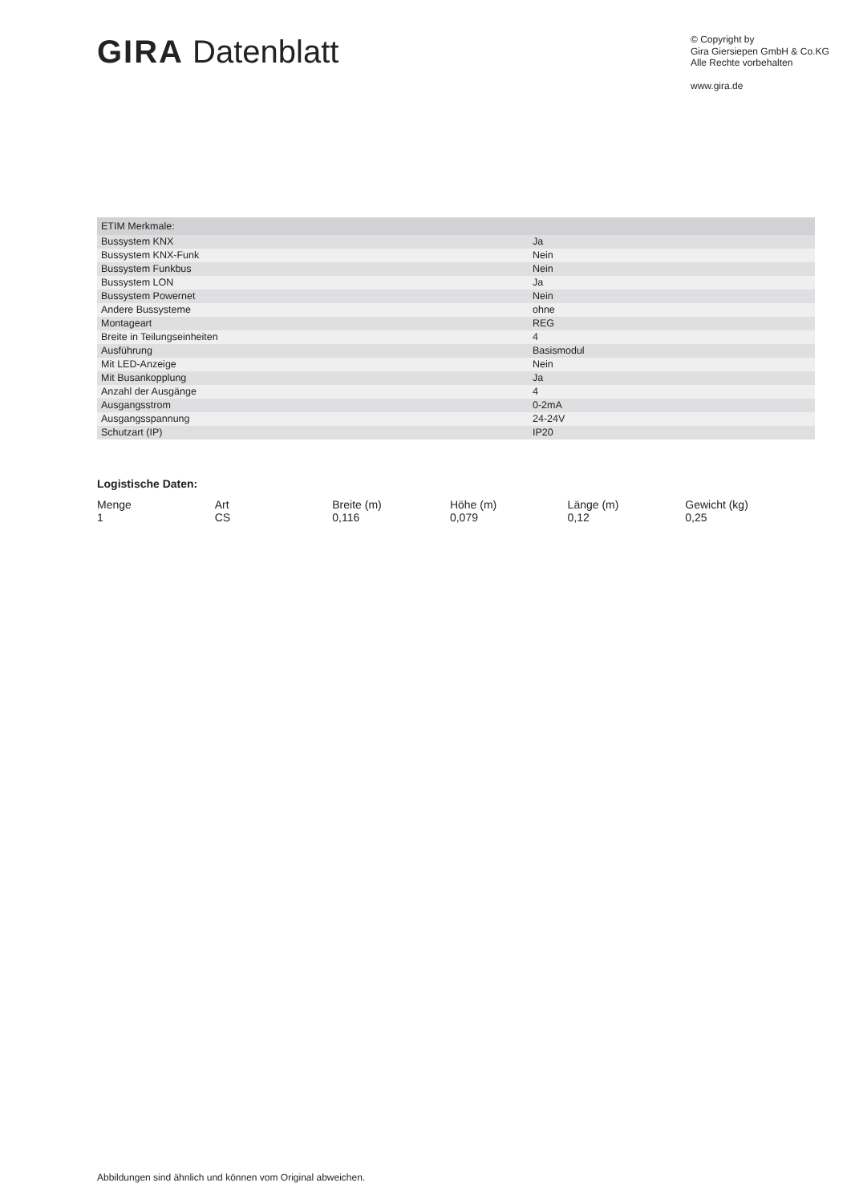GIRA Datenblatt
© Copyright by
Gira Giersiepen GmbH & Co.KG
Alle Rechte vorbehalten
www.gira.de
| ETIM Merkmale: | |
| --- | --- |
| Bussystem KNX | Ja |
| Bussystem KNX-Funk | Nein |
| Bussystem Funkbus | Nein |
| Bussystem LON | Ja |
| Bussystem Powernet | Nein |
| Andere Bussysteme | ohne |
| Montageart | REG |
| Breite in Teilungseinheiten | 4 |
| Ausführung | Basismodul |
| Mit LED-Anzeige | Nein |
| Mit Busankopplung | Ja |
| Anzahl der Ausgänge | 4 |
| Ausgangsstrom | 0-2mA |
| Ausgangsspannung | 24-24V |
| Schutzart (IP) | IP20 |
Logistische Daten:
| Menge | Art | Breite (m) | Höhe (m) | Länge (m) | Gewicht (kg) |
| --- | --- | --- | --- | --- | --- |
| 1 | CS | 0,116 | 0,079 | 0,12 | 0,25 |
Abbildungen sind ähnlich und können vom Original abweichen.